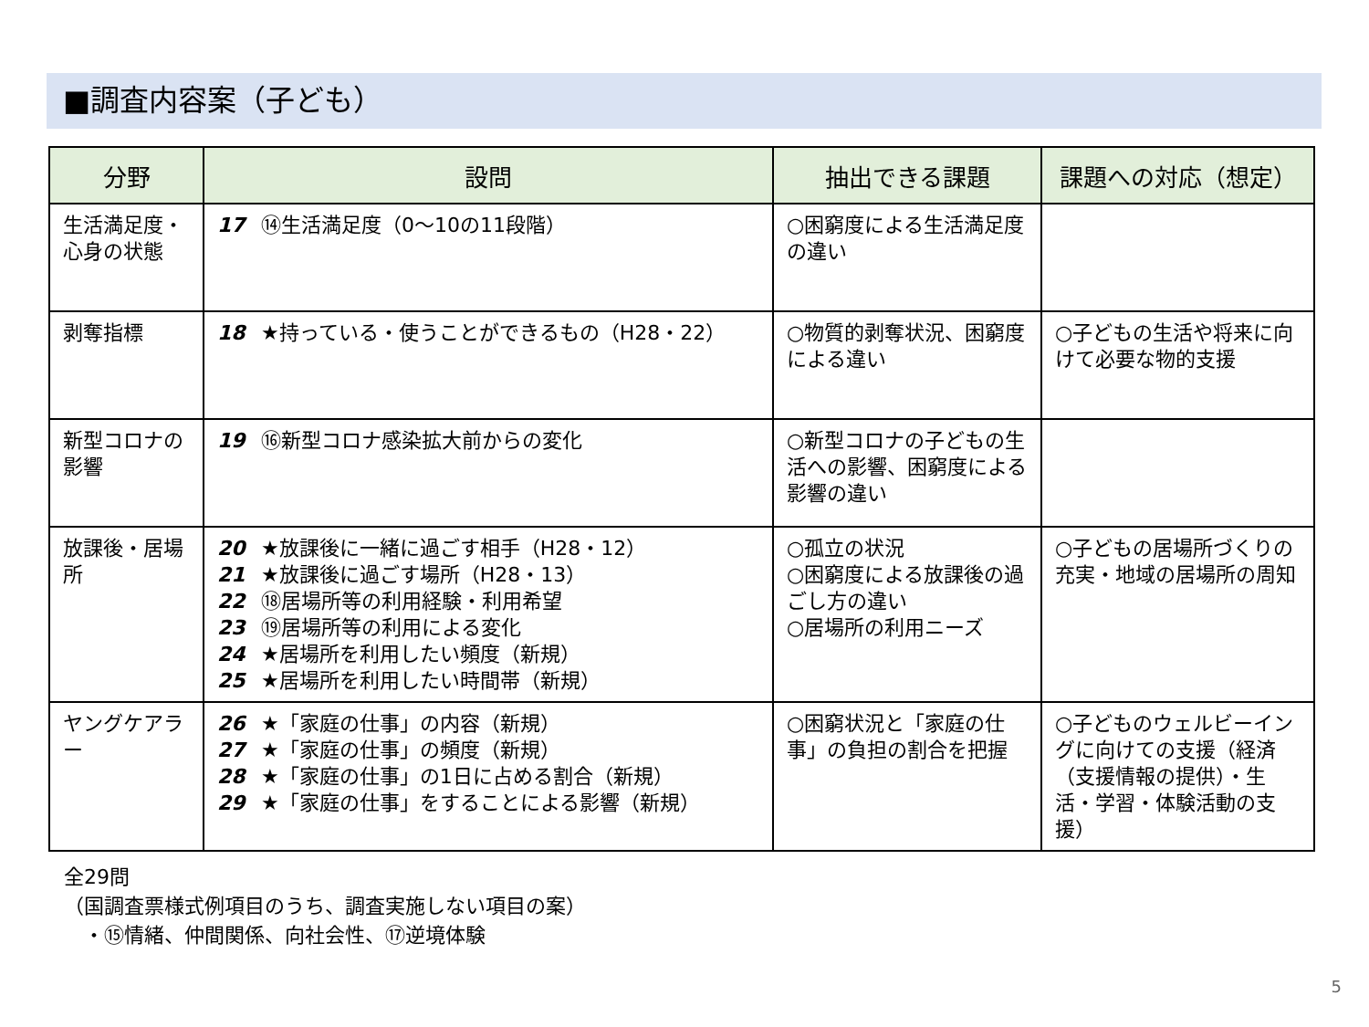■調査内容案（子ども）
| 分野 | 設問 | 抽出できる課題 | 課題への対応（想定） |
| --- | --- | --- | --- |
| 生活満足度・心身の状態 | 17 ⑭生活満足度（0～10の11段階） | ○困窮度による生活満足度の違い | |
| 剥奪指標 | 18 ★持っている・使うことができるもの（H28・22） | ○物質的剥奪状況、困窮度による違い | ○子どもの生活や将来に向けて必要な物的支援 |
| 新型コロナの影響 | 19 ⑯新型コロナ感染拡大前からの変化 | ○新型コロナの子どもの生活への影響、困窮度による影響の違い | |
| 放課後・居場所 | 20 ★放課後に一緒に過ごす相手（H28・12） 21 ★放課後に過ごす場所（H28・13） 22 ⑱居場所等の利用経験・利用希望 23 ⑲居場所等の利用による変化 24 ★居場所を利用したい頻度（新規） 25 ★居場所を利用したい時間帯（新規） | ○孤立の状況 ○困窮度による放課後の過ごし方の違い ○居場所の利用ニーズ | ○子どもの居場所づくりの充実・地域の居場所の周知 |
| ヤングケアラー | 26 ★「家庭の仕事」の内容（新規） 27 ★「家庭の仕事」の頻度（新規） 28 ★「家庭の仕事」の1日に占める割合（新規） 29 ★「家庭の仕事」をすることによる影響（新規） | ○困窮状況と「家庭の仕事」の負担の割合を把握 | ○子どものウェルビーイングに向けての支援（経済（支援情報の提供）・生活・学習・体験活動の支援） |
全29問
（国調査票様式例項目のうち、調査実施しない項目の案）
　・⑮情緒、仲間関係、向社会性、⑰逆境体験
5